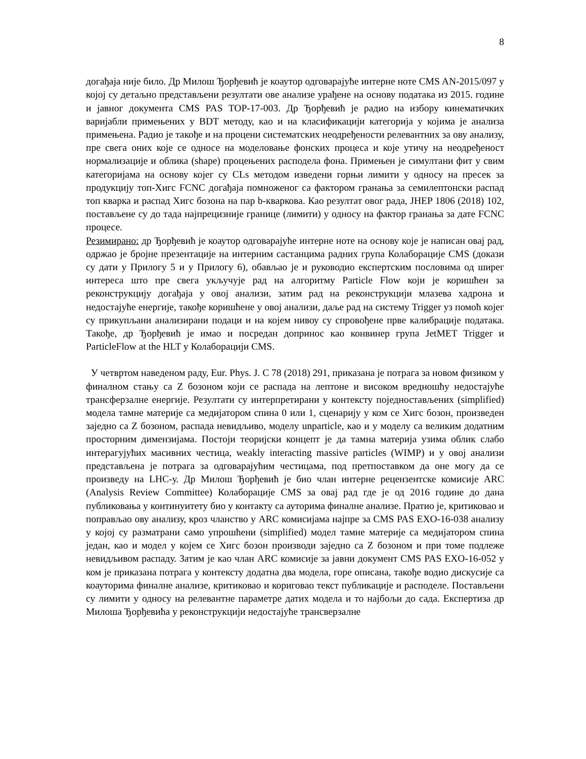8
догађаја није било. Др Милош Ђорђевић је коаутор одговарајуће интерне ноте CMS AN-2015/097 у којој су детаљно представљени резултати ове анализе урађене на основу података из 2015. године и јавног документа CMS PAS TOP-17-003. Др Ђорђевић је радио на избору кинематичких варијабли примењених у BDT методу, као и на класификацији категорија у којима је анализа примењена. Радио је такође и на процени систематских неодређености релевантних за ову анализу, пре свега оних које се односе на моделовање фонских процеса и које утичу на неодређеност нормализације и облика (shape) процењених расподела фона. Примењен је симултани фит у свим категоријама на основу којег су CLs методом изведени горњи лимити у односу на пресек за продукцију топ-Хигс FCNC догађаја помноженог са фактором гранања за семилептонски распад топ кварка и распад Хигс бозона на пар b-кваркова. Као резултат овог рада, JHEP 1806 (2018) 102, постављене су до тада најпрецизније границе (лимити) у односу на фактор гранања за дате FCNC процесе.
Резимирано: др Ђорђевић је коаутор одговарајуће интерне ноте на основу које је написан овај рад, одржао је бројне презентације на интерним састанцима радних група Колаборације CMS (докази су дати у Прилогу 5 и у Прилогу 6), обављао је и руководио експертским пословима од ширег интереса што пре свега укључује рад на алгоритму Particle Flow који је коришћен за реконструкцију догађаја у овој анализи, затим рад на реконструкцији млазева хадрона и недостајуће енергије, такође коришћене у овој анализи, даље рад на систему Trigger уз помоћ којег су прикупљани анализирани подаци и на којем нивоу су спровођене прве калибрације података. Такође, др Ђорђевић је имао и посредан допринос као конвинер група JetMET Trigger и ParticleFlow at the HLT у Колаборацији CMS.
У четвртом наведеном раду, Eur. Phys. J. C 78 (2018) 291, приказана је потрага за новом физиком у финалном стању са Z бозоном који се распада на лептоне и високом вредношћу недостајуће трансферзалне енергије. Резултати су интерпретирани у контексту поједностављених (simplified) модела тамне материје са медијатором спина 0 или 1, сценарију у ком се Хигс бозон, произведен заједно са Z бозоном, распада невидљиво, моделу unparticle, као и у моделу са великим додатним просторним димензијама. Постоји теоријски концепт је да тамна материја узима облик слабо интерагујућих масивних честица, weakly interacting massive particles (WIMP) и у овој анализи представљена је потрага за одговарајућим честицама, под претпоставком да оне могу да се произведу на LHC-у. Др Милош Ђорђевић је био члан интерне рецензентске комисије ARC (Analysis Review Committee) Колаборације CMS за овај рад где је од 2016 године до дана публиковања у континуитету био у контакту са ауторима финалне анализе. Пратио је, критиковао и поправљао ову анализу, кроз чланство у ARC комисијама најпре за CMS PAS EXO-16-038 анализу у којој су разматрани само упрошћени (simplified) модел тамне материје са медијатором спина један, као и модел у којем се Хигс бозон производи заједно са Z бозоном и при томе подлеже невидљивом распаду. Затим је као члан ARC комисије за јавни документ CMS PAS EXO-16-052 у ком је приказана потрага у контексту додатна два модела, горе описана, такође водио дискусије са коауторима финалне анализе, критиковао и кориговао текст публикације и расподеле. Постављени су лимити у односу на релевантне параметре датих модела и то најбољи до сада. Експертиза др Милоша Ђорђевића у реконструкцији недостајуће трансверзалне